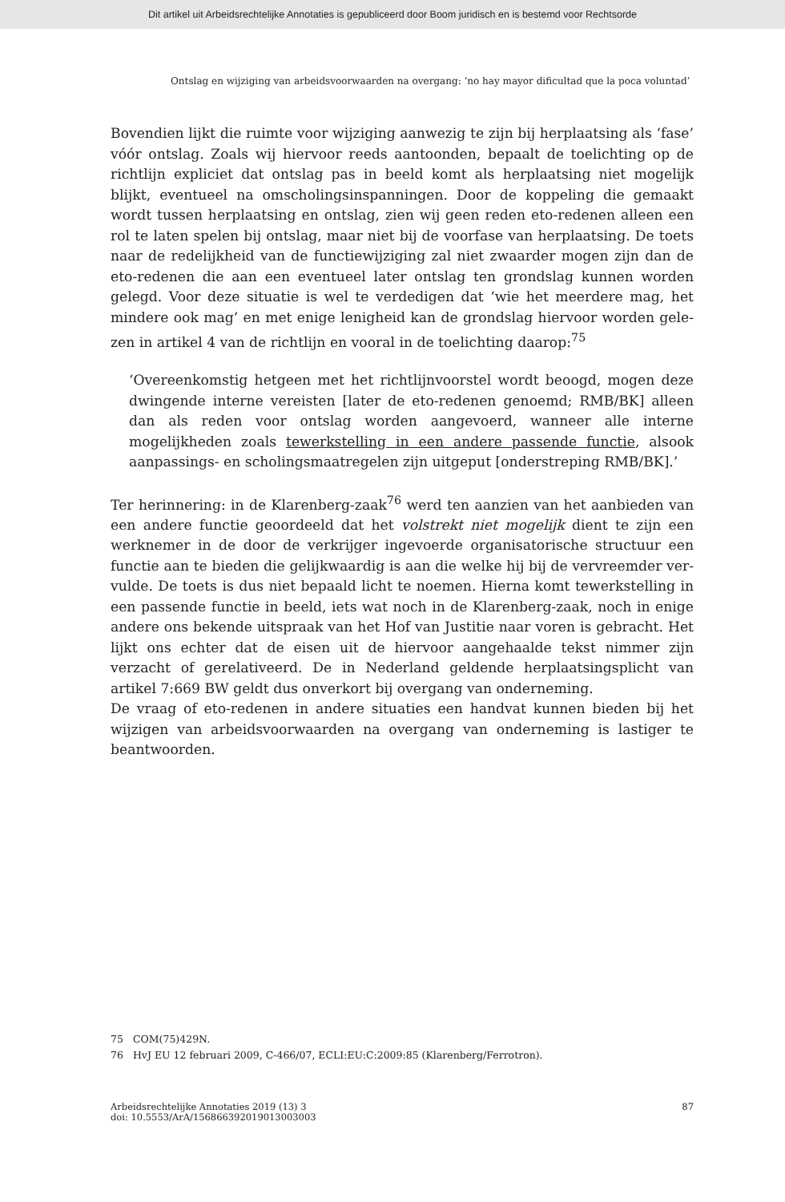Dit artikel uit Arbeidsrechtelijke Annotaties is gepubliceerd door Boom juridisch en is bestemd voor Rechtsorde
Ontslag en wijziging van arbeidsvoorwaarden na overgang: ‘no hay mayor dificultad que la poca voluntad’
Bovendien lijkt die ruimte voor wijziging aanwezig te zijn bij herplaatsing als ‘fase’ vóór ontslag. Zoals wij hiervoor reeds aantoonden, bepaalt de toelichting op de richtlijn expliciet dat ontslag pas in beeld komt als herplaatsing niet mogelijk blijkt, eventueel na omscholingsinspanningen. Door de koppeling die gemaakt wordt tussen herplaatsing en ontslag, zien wij geen reden eto-redenen alleen een rol te laten spelen bij ontslag, maar niet bij de voorfase van herplaatsing. De toets naar de redelijkheid van de functiewijziging zal niet zwaarder mogen zijn dan de eto-redenen die aan een eventueel later ontslag ten grondslag kunnen worden gelegd. Voor deze situatie is wel te verdedigen dat ‘wie het meerdere mag, het mindere ook mag’ en met enige lenigheid kan de grondslag hiervoor worden gele­zen in artikel 4 van de richtlijn en vooral in de toelichting daarop:<sup>75</sup>
‘Overeenkomstig hetgeen met het richtlijnvoorstel wordt beoogd, mogen deze dwingende interne vereisten [later de eto-redenen genoemd; RMB/BK] alleen dan als reden voor ontslag worden aangevoerd, wanneer alle interne mogelijkheden zoals tewerkstelling in een andere passende functie, alsook aanpassings- en scholingsmaatregelen zijn uitgeput [onderstreping RMB/BK].’
Ter herinnering: in de Klarenberg-zaak<sup>76</sup> werd ten aanzien van het aanbieden van een andere functie geoordeeld dat het volstrekt niet mogelijk dient te zijn een werknemer in de door de verkrijger ingevoerde organisatorische structuur een functie aan te bieden die gelijkwaardig is aan die welke hij bij de vervreemder ver­vulde. De toets is dus niet bepaald licht te noemen. Hierna komt tewerkstelling in een passende functie in beeld, iets wat noch in de Klarenberg-zaak, noch in enige andere ons bekende uitspraak van het Hof van Justitie naar voren is gebracht. Het lijkt ons echter dat de eisen uit de hiervoor aangehaalde tekst nimmer zijn verzacht of gerelativeerd. De in Nederland geldende herplaatsingsplicht van artikel 7:669 BW geldt dus onverkort bij overgang van onderneming.
De vraag of eto-redenen in andere situaties een handvat kunnen bieden bij het wijzigen van arbeidsvoorwaarden na overgang van onderneming is lastiger te beantwoorden.
75 COM(75)429N.
76 HvJ EU 12 februari 2009, C-466/07, ECLI:EU:C:2009:85 (Klarenberg/Ferrotron).
Arbeidsrechtelijke Annotaties 2019 (13) 3
doi: 10.5553/ArA/156866392019013003003
87